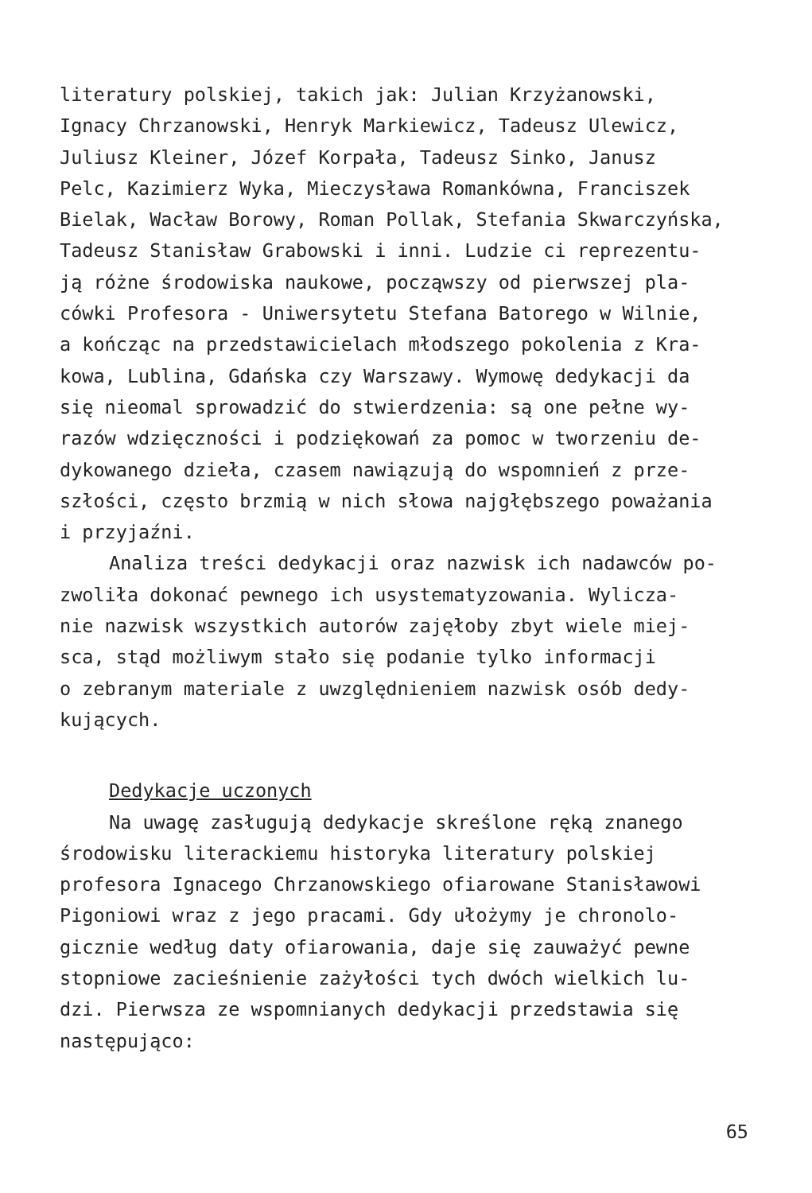literatury polskiej, takich jak: Julian Krzyżanowski, Ignacy Chrzanowski, Henryk Markiewicz, Tadeusz Ulewicz, Juliusz Kleiner, Józef Korpała, Tadeusz Sinko, Janusz Pelc, Kazimierz Wyka, Mieczysława Romankówna, Franciszek Bielak, Wacław Borowy, Roman Pollak, Stefania Skwarczyńska, Tadeusz Stanisław Grabowski i inni. Ludzie ci reprezentu- ją różne środowiska naukowe, począwszy od pierwszej pla- cówki Profesora - Uniwersytetu Stefana Batorego w Wilnie, a kończąc na przedstawicielach młodszego pokolenia z Kra- kowa, Lublina, Gdańska czy Warszawy. Wymowę dedykacji da się nieomal sprowadzić do stwierdzenia: są one pełne wy- razów wdzięczności i podziękowań za pomoc w tworzeniu de- dykowanego dzieła, czasem nawiązują do wspomnień z prze- szłości, często brzmią w nich słowa najgłębszego poważania i przyjaźni.
Analiza treści dedykacji oraz nazwisk ich nadawców po- zwoliła dokonać pewnego ich usystematyzowania. Wylicza- nie nazwisk wszystkich autorów zajęłoby zbyt wiele miej- sca, stąd możliwym stało się podanie tylko informacji o zebranym materiale z uwzględnieniem nazwisk osób dedy- kujących.
Dedykacje uczonych
Na uwagę zasługują dedykacje skreślone ręką znanego środowisku literackiemu historyka literatury polskiej profesora Ignacego Chrzanowskiego ofiarowane Stanisławowi Pigoniowi wraz z jego pracami. Gdy ułożymy je chronolo- gicznie według daty ofiarowania, daje się zauważyć pewne stopniowe zacieśnienie zażyłości tych dwóch wielkich lu- dzi. Pierwsza ze wspomnianych dedykacji przedstawia się następująco:
65